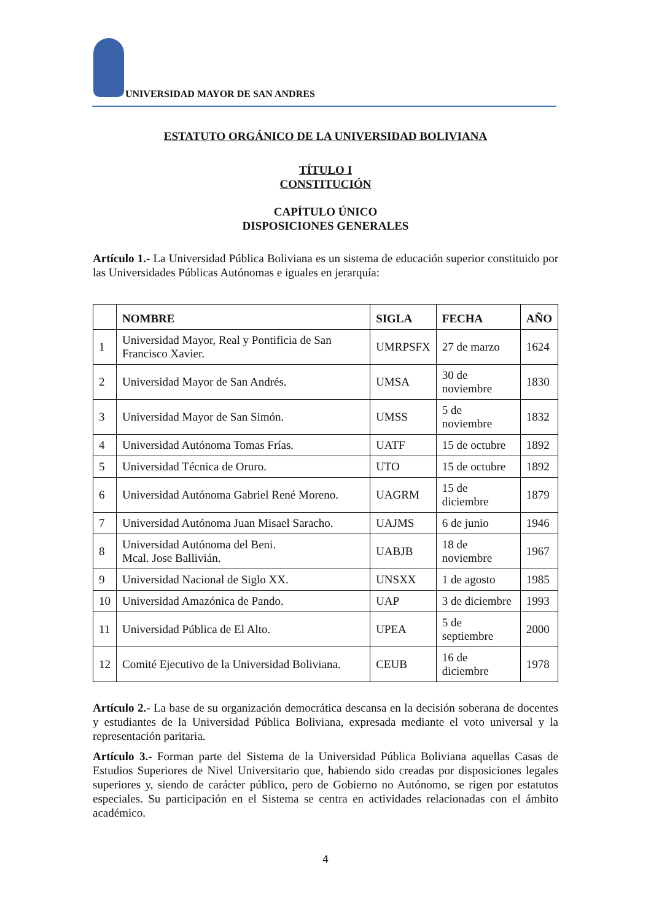UNIVERSIDAD MAYOR DE SAN ANDRES
ESTATUTO ORGÁNICO DE LA UNIVERSIDAD BOLIVIANA
TÍTULO I
CONSTITUCIÓN
CAPÍTULO ÚNICO
DISPOSICIONES GENERALES
Artículo 1.- La Universidad Pública Boliviana es un sistema de educación superior constituido por las Universidades Públicas Autónomas e iguales en jerarquía:
| | NOMBRE | SIGLA | FECHA | AÑO |
| --- | --- | --- | --- | --- |
| 1 | Universidad Mayor, Real y Pontificia de San Francisco Xavier. | UMRPSFX | 27 de marzo | 1624 |
| 2 | Universidad Mayor de San Andrés. | UMSA | 30 de noviembre | 1830 |
| 3 | Universidad Mayor de San Simón. | UMSS | 5 de noviembre | 1832 |
| 4 | Universidad Autónoma Tomas Frías. | UATF | 15 de octubre | 1892 |
| 5 | Universidad Técnica de Oruro. | UTO | 15 de octubre | 1892 |
| 6 | Universidad Autónoma Gabriel René Moreno. | UAGRM | 15 de diciembre | 1879 |
| 7 | Universidad Autónoma Juan Misael Saracho. | UAJMS | 6 de junio | 1946 |
| 8 | Universidad Autónoma del Beni. Mcal. Jose Ballivián. | UABJB | 18 de noviembre | 1967 |
| 9 | Universidad Nacional de Siglo XX. | UNSXX | 1 de agosto | 1985 |
| 10 | Universidad Amazónica de Pando. | UAP | 3 de diciembre | 1993 |
| 11 | Universidad Pública de El Alto. | UPEA | 5 de septiembre | 2000 |
| 12 | Comité Ejecutivo de la Universidad Boliviana. | CEUB | 16 de diciembre | 1978 |
Artículo 2.- La base de su organización democrática descansa en la decisión soberana de docentes y estudiantes de la Universidad Pública Boliviana, expresada mediante el voto universal y la representación paritaria.
Artículo 3.- Forman parte del Sistema de la Universidad Pública Boliviana aquellas Casas de Estudios Superiores de Nivel Universitario que, habiendo sido creadas por disposiciones legales superiores y, siendo de carácter público, pero de Gobierno no Autónomo, se rigen por estatutos especiales. Su participación en el Sistema se centra en actividades relacionadas con el ámbito académico.
4